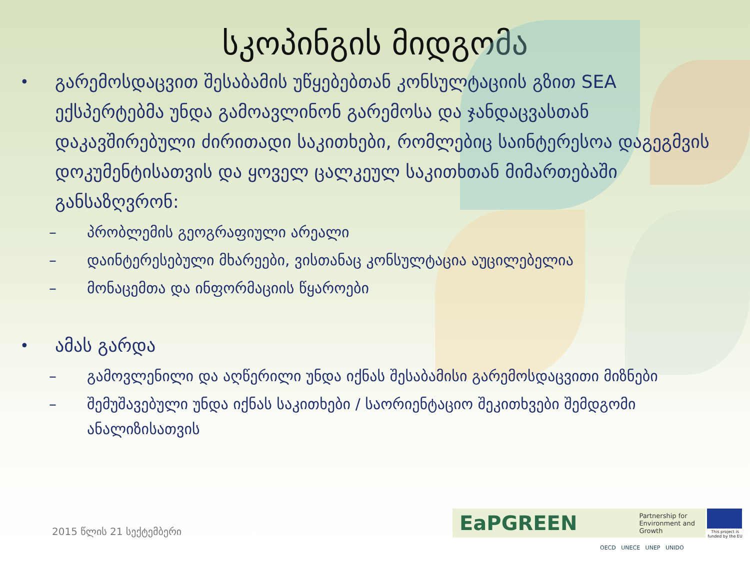სკოპინგის მიდგომა
• გარემოსდაცვით შესაბამის უწყებებთან კონსულტაციის გზით SEA ექსპერტებმა უნდა გამოავლინონ გარემოსა და ჯანდაცვასთან დაკავშირებული ძირითადი საკითხები, რომლებიც საინტერესოა დაგეგმვის დოკუმენტისათვის და ყოველ ცალკეულ საკითხთან მიმართებაში განსაზღვრონ:
– პრობლემის გეოგრაფიული არეალი
– დაინტერესებული მხარეები, ვისთანაც კონსულტაცია აუცილებელია
– მონაცემთა და ინფორმაციის წყაროები
• ამას გარდა
– გამოვლენილი და აღწერილი უნდა იქნას შესაბამისი გარემოსდაცვითი მიზნები
– შემუშავებული უნდა იქნას საკითხები / საორიენტაციო შეკითხვები შემდგომი ანალიზისათვის
2015 წლის 21 სექტემბერი
EaPGREEN Partnership for Environment and Growth
This project is funded by the EU
OECD UNECE UNEP UNIDO